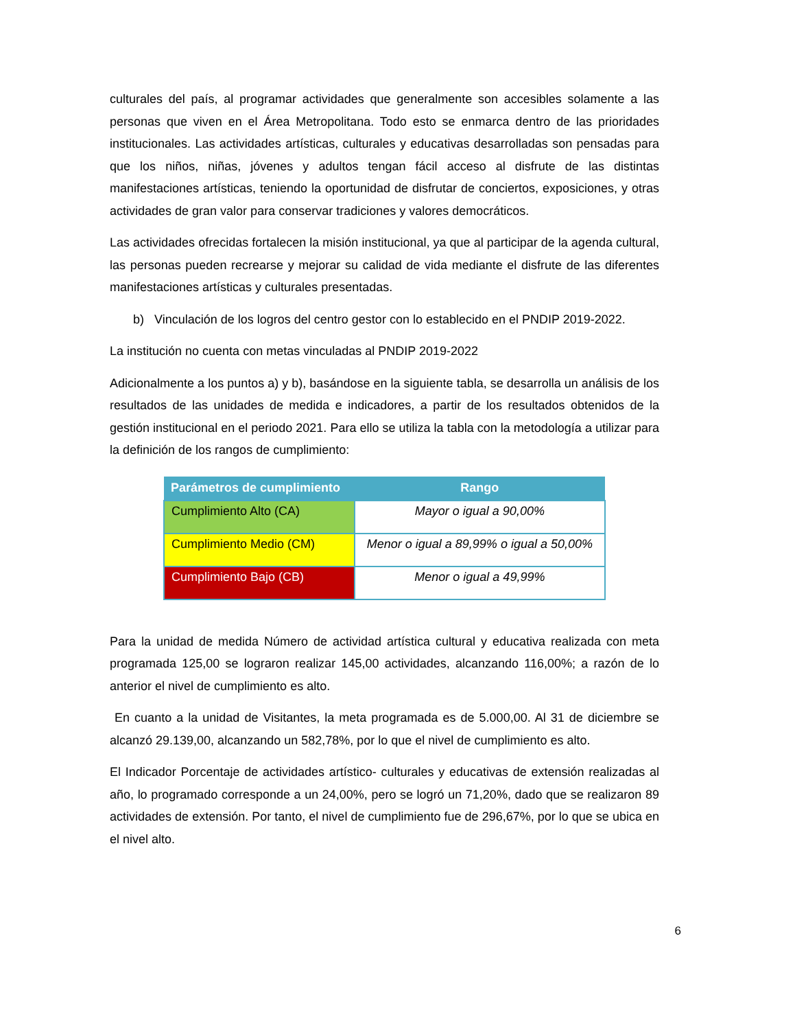culturales del país, al programar actividades que generalmente son accesibles solamente a las personas que viven en el Área Metropolitana. Todo esto se enmarca dentro de las prioridades institucionales. Las actividades artísticas, culturales y educativas desarrolladas son pensadas para que los niños, niñas, jóvenes y adultos tengan fácil acceso al disfrute de las distintas manifestaciones artísticas, teniendo la oportunidad de disfrutar de conciertos, exposiciones, y otras actividades de gran valor para conservar tradiciones y valores democráticos.
Las actividades ofrecidas fortalecen la misión institucional, ya que al participar de la agenda cultural, las personas pueden recrearse y mejorar su calidad de vida mediante el disfrute de las diferentes manifestaciones artísticas y culturales presentadas.
b) Vinculación de los logros del centro gestor con lo establecido en el PNDIP 2019-2022.
La institución no cuenta con metas vinculadas al PNDIP 2019-2022
Adicionalmente a los puntos a) y b), basándose en la siguiente tabla, se desarrolla un análisis de los resultados de las unidades de medida e indicadores, a partir de los resultados obtenidos de la gestión institucional en el periodo 2021. Para ello se utiliza la tabla con la metodología a utilizar para la definición de los rangos de cumplimiento:
| Parámetros de cumplimiento | Rango |
| --- | --- |
| Cumplimiento Alto (CA) | Mayor o igual a 90,00% |
| Cumplimiento Medio (CM) | Menor o igual a 89,99% o igual a 50,00% |
| Cumplimiento Bajo (CB) | Menor o igual a 49,99% |
Para la unidad de medida Número de actividad artística cultural y educativa realizada con meta programada 125,00 se lograron realizar 145,00 actividades, alcanzando 116,00%; a razón de lo anterior el nivel de cumplimiento es alto.
En cuanto a la unidad de Visitantes, la meta programada es de 5.000,00. Al 31 de diciembre se alcanzó 29.139,00, alcanzando un 582,78%, por lo que el nivel de cumplimiento es alto.
El Indicador Porcentaje de actividades artístico- culturales y educativas de extensión realizadas al año, lo programado corresponde a un 24,00%, pero se logró un 71,20%, dado que se realizaron 89 actividades de extensión. Por tanto, el nivel de cumplimiento fue de 296,67%, por lo que se ubica en el nivel alto.
6